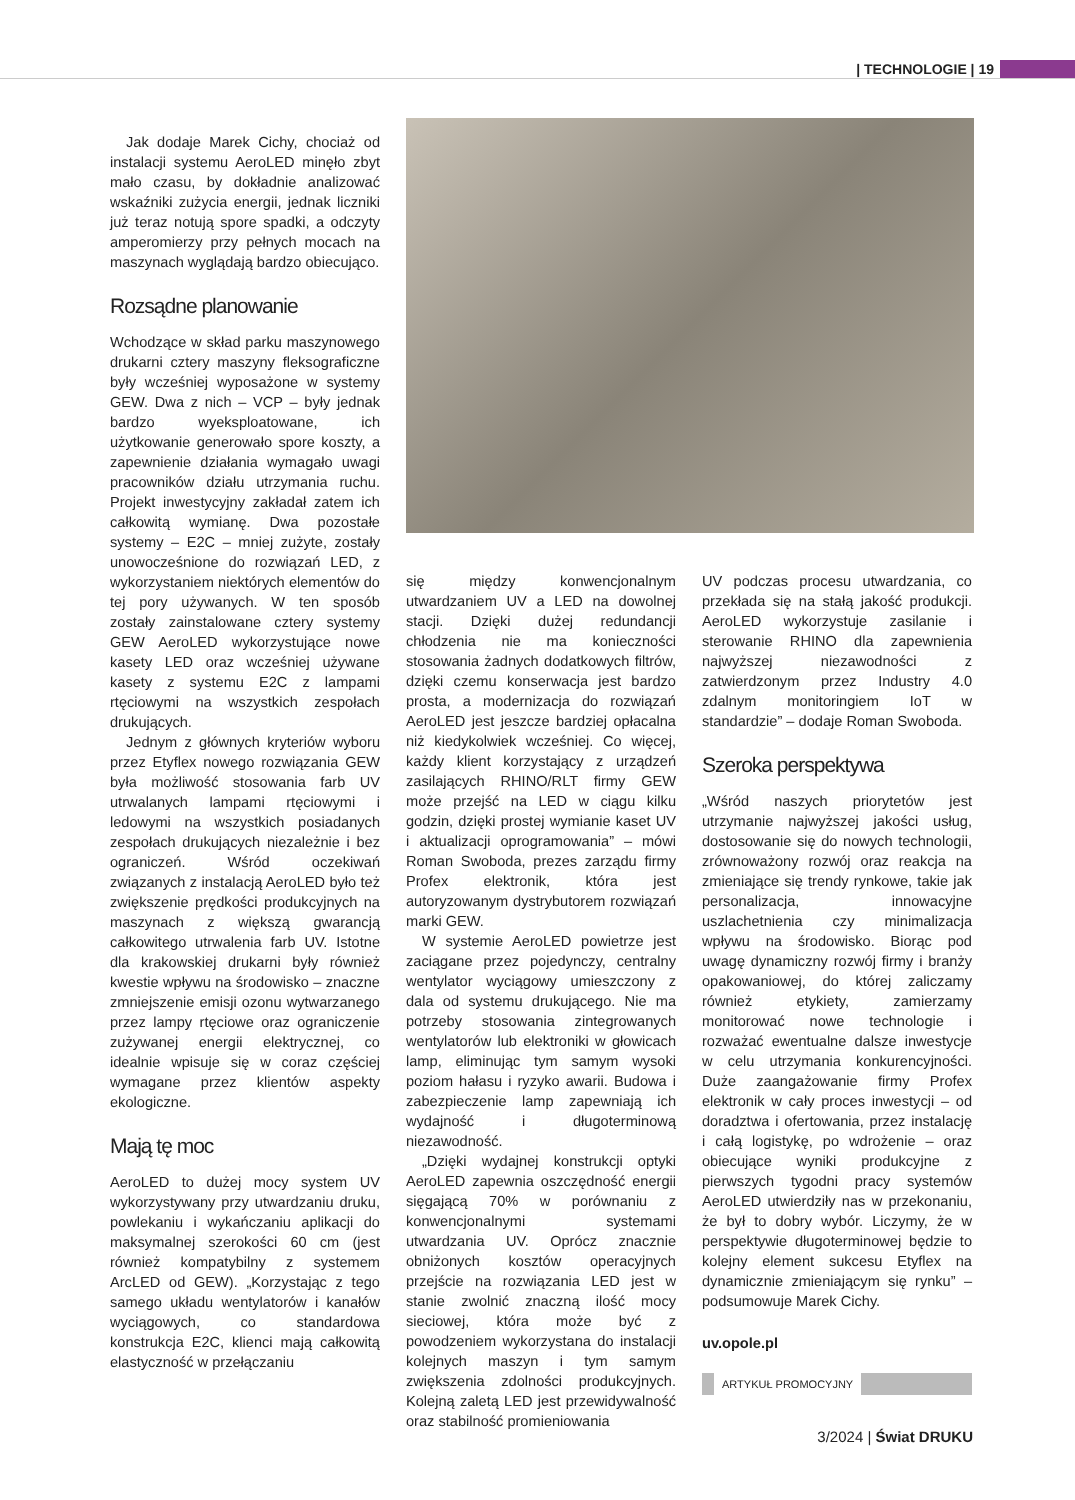| TECHNOLOGIE | 19
Jak dodaje Marek Cichy, chociaż od instalacji systemu AeroLED minęło zbyt mało czasu, by dokładnie analizować wskaźniki zużycia energii, jednak liczniki już teraz notują spore spadki, a odczyty amperomierzy przy pełnych mocach na maszynach wyglądają bardzo obiecująco.
Rozsądne planowanie
Wchodzące w skład parku maszynowego drukarni cztery maszyny fleksograficzne były wcześniej wyposażone w systemy GEW. Dwa z nich – VCP – były jednak bardzo wyeksploatowane, ich użytkowanie generowało spore koszty, a zapewnienie działania wymagało uwagi pracowników działu utrzymania ruchu. Projekt inwestycyjny zakładał zatem ich całkowitą wymianę. Dwa pozostałe systemy – E2C – mniej zużyte, zostały unowocześnione do rozwiązań LED, z wykorzystaniem niektórych elementów do tej pory używanych. W ten sposób zostały zainstalowane cztery systemy GEW AeroLED wykorzystujące nowe kasety LED oraz wcześniej używane kasety z systemu E2C z lampami rtęciowymi na wszystkich zespołach drukujących.
Jednym z głównych kryteriów wyboru przez Etyflex nowego rozwiązania GEW była możliwość stosowania farb UV utrwalanych lampami rtęciowymi i ledowymi na wszystkich posiadanych zespołach drukujących niezależnie i bez ograniczeń. Wśród oczekiwań związanych z instalacją AeroLED było też zwiększenie prędkości produkcyjnych na maszynach z większą gwarancją całkowitego utrwalenia farb UV. Istotne dla krakowskiej drukarni były również kwestie wpływu na środowisko – znaczne zmniejszenie emisji ozonu wytwarzanego przez lampy rtęciowe oraz ograniczenie zużywanej energii elektrycznej, co idealnie wpisuje się w coraz częściej wymagane przez klientów aspekty ekologiczne.
Mają tę moc
AeroLED to dużej mocy system UV wykorzystywany przy utwardzaniu druku, powlekaniu i wykańczaniu aplikacji do maksymalnej szerokości 60 cm (jest również kompatybilny z systemem ArcLED od GEW). „Korzystając z tego samego układu wentylatorów i kanałów wyciągowych, co standardowa konstrukcja E2C, klienci mają całkowitą elastyczność w przełączaniu
się między konwencjonalnym utwardzaniem UV a LED na dowolnej stacji. Dzięki dużej redundancji chłodzenia nie ma konieczności stosowania żadnych dodatkowych filtrów, dzięki czemu konserwacja jest bardzo prosta, a modernizacja do rozwiązań AeroLED jest jeszcze bardziej opłacalna niż kiedykolwiek wcześniej. Co więcej, każdy klient korzystający z urządzeń zasilających RHINO/RLT firmy GEW może przejść na LED w ciągu kilku godzin, dzięki prostej wymianie kaset UV i aktualizacji oprogramowania” – mówi Roman Swoboda, prezes zarządu firmy Profex elektronik, która jest autoryzowanym dystrybutorem rozwiązań marki GEW.
W systemie AeroLED powietrze jest zaciągane przez pojedynczy, centralny wentylator wyciągowy umieszczony z dala od systemu drukującego. Nie ma potrzeby stosowania zintegrowanych wentylatorów lub elektroniki w głowicach lamp, eliminując tym samym wysoki poziom hałasu i ryzyko awarii. Budowa i zabezpieczenie lamp zapewniają ich wydajność i długoterminową niezawodność.
„Dzięki wydajnej konstrukcji optyki AeroLED zapewnia oszczędność energii sięgającą 70% w porównaniu z konwencjonalnymi systemami utwardzania UV. Oprócz znacznie obniżonych kosztów operacyjnych przejście na rozwiązania LED jest w stanie zwolnić znaczną ilość mocy sieciowej, która może być z powodzeniem wykorzystana do instalacji kolejnych maszyn i tym samym zwiększenia zdolności produkcyjnych. Kolejną zaletą LED jest przewidywalność oraz stabilność promieniowania
UV podczas procesu utwardzania, co przekłada się na stałą jakość produkcji. AeroLED wykorzystuje zasilanie i sterowanie RHINO dla zapewnienia najwyższej niezawodności z zatwierdzonym przez Industry 4.0 zdalnym monitoringiem IoT w standardzie” – dodaje Roman Swoboda.
Szeroka perspektywa
„Wśród naszych priorytetów jest utrzymanie najwyższej jakości usług, dostosowanie się do nowych technologii, zrównoważony rozwój oraz reakcja na zmieniające się trendy rynkowe, takie jak personalizacja, innowacyjne uszlachetnienia czy minimalizacja wpływu na środowisko. Biorąc pod uwagę dynamiczny rozwój firmy i branży opakowaniowej, do której zaliczamy również etykiety, zamierzamy monitorować nowe technologie i rozważać ewentualne dalsze inwestycje w celu utrzymania konkurencyjności. Duże zaangażowanie firmy Profex elektronik w cały proces inwestycji – od doradztwa i ofertowania, przez instalację i całą logistykę, po wdrożenie – oraz obiecujące wyniki produkcyjne z pierwszych tygodni pracy systemów AeroLED utwierdziły nas w przekonaniu, że był to dobry wybór. Liczymy, że w perspektywie długoterminowej będzie to kolejny element sukcesu Etyflex na dynamicznie zmieniającym się rynku” – podsumowuje Marek Cichy.
uv.opole.pl
ARTYKUŁ PROMOCYJNY
3/2024 | Świat DRUKU